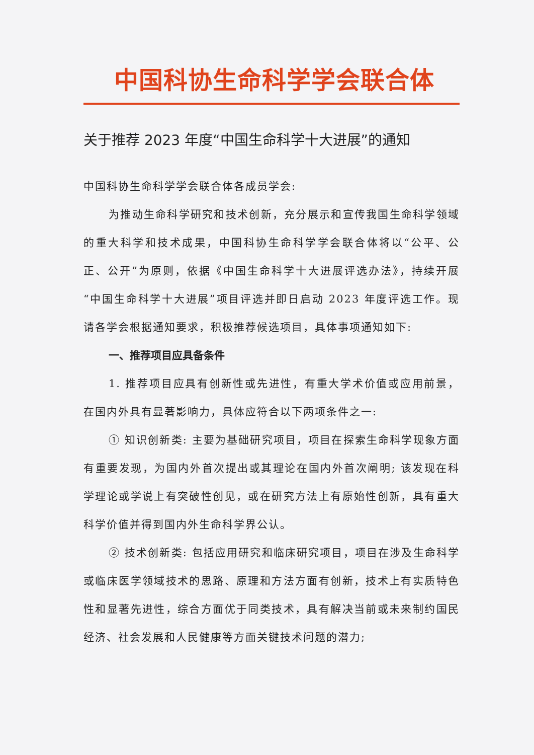中国科协生命科学学会联合体
关于推荐 2023 年度“中国生命科学十大进展”的通知
中国科协生命科学学会联合体各成员学会:
为推动生命科学研究和技术创新，充分展示和宣传我国生命科学领域的重大科学和技术成果，中国科协生命科学学会联合体将以“公平、公正、公开”为原则，依据《中国生命科学十大进展评选办法》，持续开展“中国生命科学十大进展”项目评选并即日启动 2023 年度评选工作。现请各学会根据通知要求，积极推荐候选项目，具体事项通知如下:
一、推荐项目应具备条件
1. 推荐项目应具有创新性或先进性，有重大学术价值或应用前景，在国内外具有显著影响力，具体应符合以下两项条件之一:
① 知识创新类: 主要为基础研究项目，项目在探索生命科学现象方面有重要发现，为国内外首次提出或其理论在国内外首次阐明; 该发现在科学理论或学说上有突破性创见，或在研究方法上有原始性创新，具有重大科学价值并得到国内外生命科学界公认。
② 技术创新类: 包括应用研究和临床研究项目，项目在涉及生命科学或临床医学领域技术的思路、原理和方法方面有创新，技术上有实质特色性和显著先进性，综合方面优于同类技术，具有解决当前或未来制约国民经济、社会发展和人民健康等方面关键技术问题的潜力;